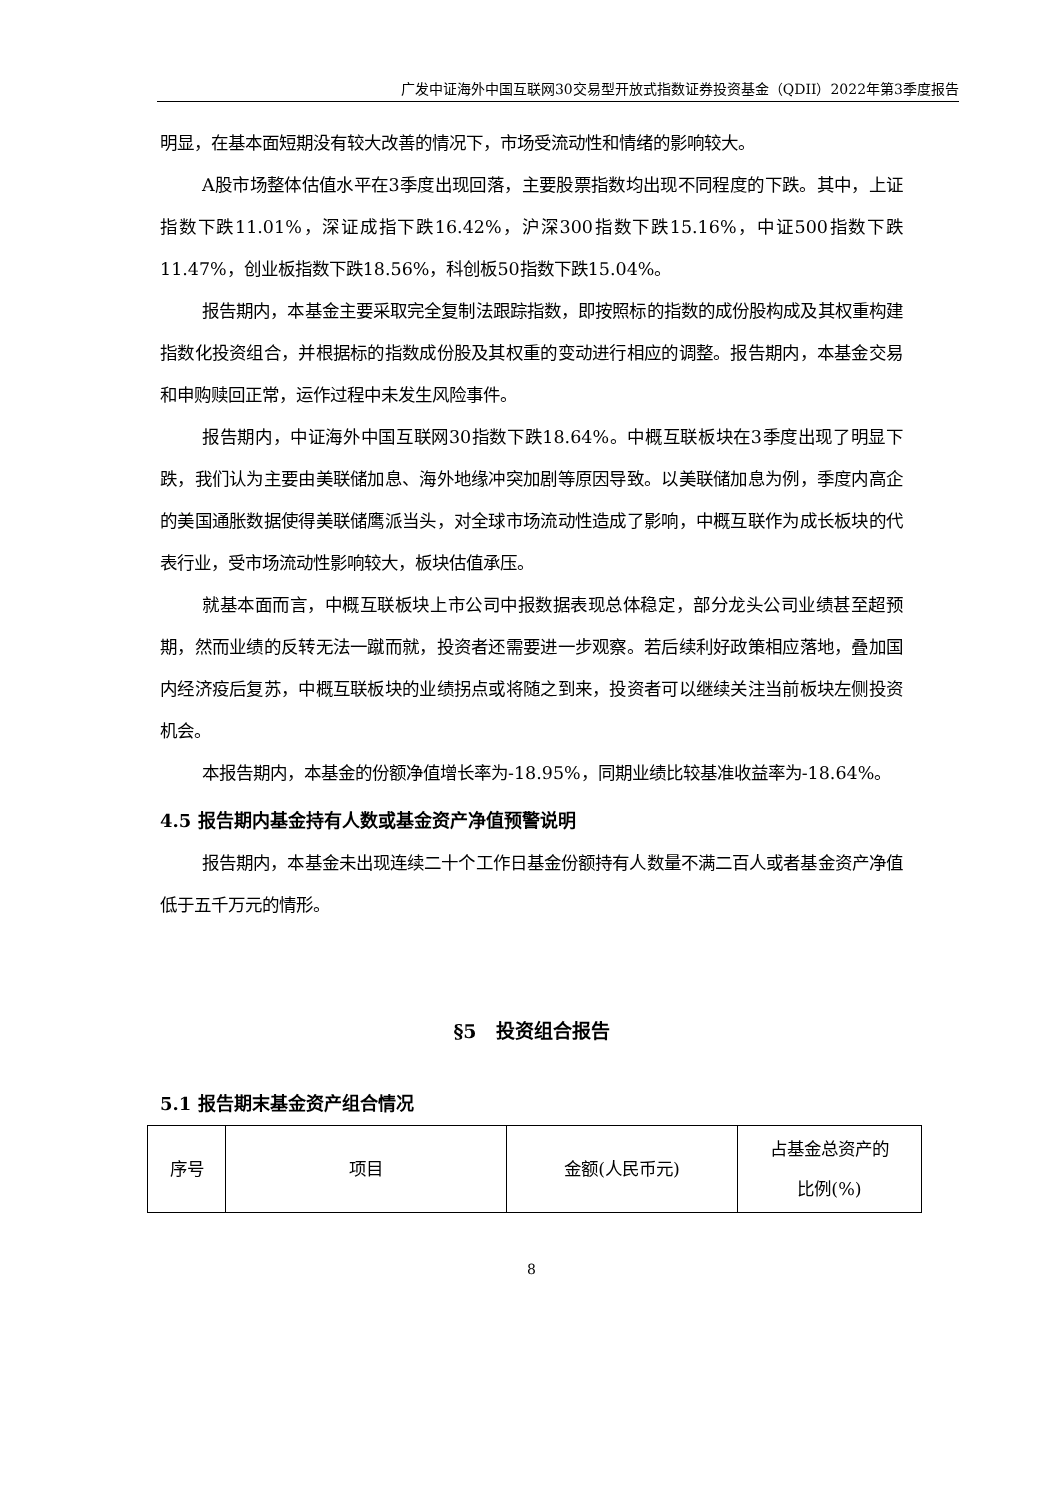广发中证海外中国互联网30交易型开放式指数证券投资基金（QDII）2022年第3季度报告
明显，在基本面短期没有较大改善的情况下，市场受流动性和情绪的影响较大。
A股市场整体估值水平在3季度出现回落，主要股票指数均出现不同程度的下跌。其中，上证指数下跌11.01%，深证成指下跌16.42%，沪深300指数下跌15.16%，中证500指数下跌11.47%，创业板指数下跌18.56%，科创板50指数下跌15.04%。
报告期内，本基金主要采取完全复制法跟踪指数，即按照标的指数的成份股构成及其权重构建指数化投资组合，并根据标的指数成份股及其权重的变动进行相应的调整。报告期内，本基金交易和申购赎回正常，运作过程中未发生风险事件。
报告期内，中证海外中国互联网30指数下跌18.64%。中概互联板块在3季度出现了明显下跌，我们认为主要由美联储加息、海外地缘冲突加剧等原因导致。以美联储加息为例，季度内高企的美国通胀数据使得美联储鹰派当头，对全球市场流动性造成了影响，中概互联作为成长板块的代表行业，受市场流动性影响较大，板块估值承压。
就基本面而言，中概互联板块上市公司中报数据表现总体稳定，部分龙头公司业绩甚至超预期，然而业绩的反转无法一蹴而就，投资者还需要进一步观察。若后续利好政策相应落地，叠加国内经济疫后复苏，中概互联板块的业绩拐点或将随之到来，投资者可以继续关注当前板块左侧投资机会。
本报告期内，本基金的份额净值增长率为-18.95%，同期业绩比较基准收益率为-18.64%。
4.5 报告期内基金持有人数或基金资产净值预警说明
报告期内，本基金未出现连续二十个工作日基金份额持有人数量不满二百人或者基金资产净值低于五千万元的情形。
§5　投资组合报告
5.1 报告期末基金资产组合情况
| 序号 | 项目 | 金额(人民币元) | 占基金总资产的 比例(%) |
8